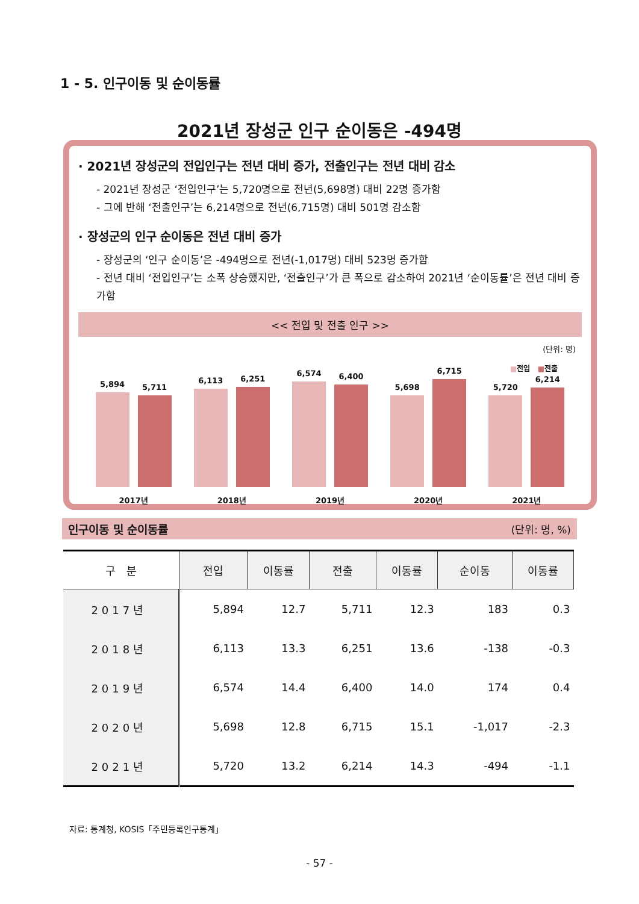1 - 5. 인구이동 및 순이동률
2021년 장성군 인구 순이동은 -494명
· 2021년 장성군의 전입인구는 전년 대비 증가, 전출인구는 전년 대비 감소
- 2021년 장성군 ‘전입인구’는 5,720명으로 전년(5,698명) 대비 22명 증가함
- 그에 반해 ‘전출인구’는 6,214명으로 전년(6,715명) 대비 501명 감소함
· 장성군의 인구 순이동은 전년 대비 증가
- 장성군의 ‘인구 순이동’은 -494명으로 전년(-1,017명) 대비 523명 증가함
- 전년 대비 ‘전입인구’는 소폭 상승했지만, ‘전출인구’가 큰 폭으로 감소하여 2021년 ‘순이동률’은 전년 대비 증가함
<< 전입 및 전출 인구 >>
(단위: 명)
■전입 ■전출
5,894
5,711
2017년
6,113
6,251
2018년
6,574
6,400
2019년
5,698
6,715
2020년
5,720
6,214
2021년
인구이동 및 순이동률 (단위: 명, %)
| 구 분 | 전입 | 이동률 | 전출 | 이동률 | 순이동 | 이동률 |
| --- | --- | --- | --- | --- | --- | --- |
| 2017년 | 5,894 | 12.7 | 5,711 | 12.3 | 183 | 0.3 |
| 2018년 | 6,113 | 13.3 | 6,251 | 13.6 | -138 | -0.3 |
| 2019년 | 6,574 | 14.4 | 6,400 | 14.0 | 174 | 0.4 |
| 2020년 | 5,698 | 12.8 | 6,715 | 15.1 | -1,017 | -2.3 |
| 2021년 | 5,720 | 13.2 | 6,214 | 14.3 | -494 | -1.1 |
자료: 통계청, KOSIS「주민등록인구통계」
- 57 -